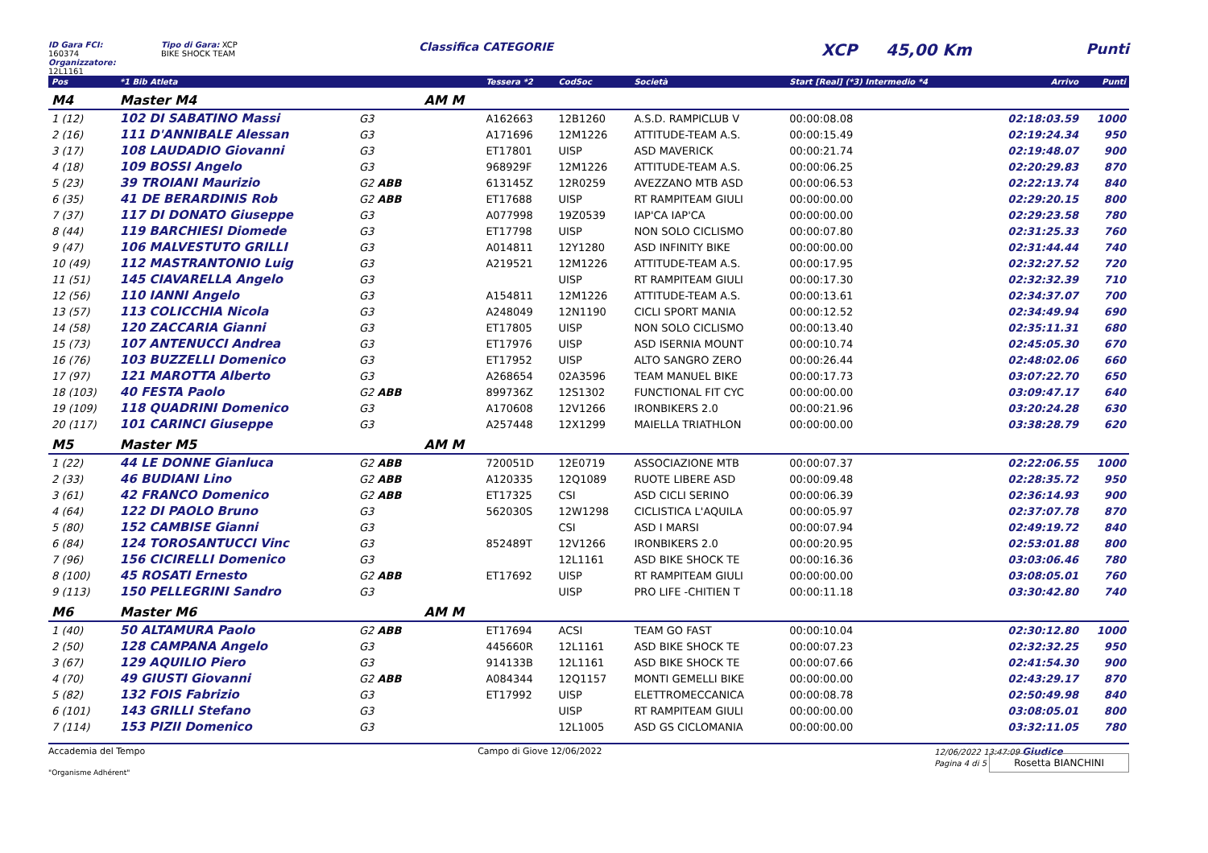ID Gara FCI: 160374
Organizzatore: 12L1161
Tipo di Gara: XCP
BIKE SHOCK TEAM
Classifica CATEGORIE
XCP 45,00 Km Punti
| Pos | *1 Bib Atleta | | | Tessera *2 | CodSoc | Società | Start [Real] (*3) Intermedio *4 | Arrivo | Punti |
| --- | --- | --- | --- | --- | --- | --- | --- | --- | --- |
| M4 | Master M4 | | AM M | | | | | | |
| 1 (12) | 102 DI SABATINO Massi | G3 | | A162663 | 12B1260 | A.S.D. RAMPICLUB V | 00:00:08.08 | 02:18:03.59 | 1000 |
| 2 (16) | 111 D'ANNIBALE Alessan | G3 | | A171696 | 12M1226 | ATTITUDE-TEAM A.S. | 00:00:15.49 | 02:19:24.34 | 950 |
| 3 (17) | 108 LAUDADIO Giovanni | G3 | | ET17801 | UISP | ASD MAVERICK | 00:00:21.74 | 02:19:48.07 | 900 |
| 4 (18) | 109 BOSSI Angelo | G3 | | 968929F | 12M1226 | ATTITUDE-TEAM A.S. | 00:00:06.25 | 02:20:29.83 | 870 |
| 5 (23) | 39 TROIANI Maurizio | G2 ABB | | 613145Z | 12R0259 | AVEZZANO MTB ASD | 00:00:06.53 | 02:22:13.74 | 840 |
| 6 (35) | 41 DE BERARDINIS Rob | G2 ABB | | ET17688 | UISP | RT RAMPITEAM GIULI | 00:00:00.00 | 02:29:20.15 | 800 |
| 7 (37) | 117 DI DONATO Giuseppe | G3 | | A077998 | 19Z0539 | IAP'CA IAP'CA | 00:00:00.00 | 02:29:23.58 | 780 |
| 8 (44) | 119 BARCHIESI Diomede | G3 | | ET17798 | UISP | NON SOLO CICLISMO | 00:00:07.80 | 02:31:25.33 | 760 |
| 9 (47) | 106 MALVESTUTO GRILLI | G3 | | A014811 | 12Y1280 | ASD INFINITY BIKE | 00:00:00.00 | 02:31:44.44 | 740 |
| 10 (49) | 112 MASTRANTONIO Luig | G3 | | A219521 | 12M1226 | ATTITUDE-TEAM A.S. | 00:00:17.95 | 02:32:27.52 | 720 |
| 11 (51) | 145 CIAVARELLA Angelo | G3 | | | UISP | RT RAMPITEAM GIULI | 00:00:17.30 | 02:32:32.39 | 710 |
| 12 (56) | 110 IANNI Angelo | G3 | | A154811 | 12M1226 | ATTITUDE-TEAM A.S. | 00:00:13.61 | 02:34:37.07 | 700 |
| 13 (57) | 113 COLICCHIA Nicola | G3 | | A248049 | 12N1190 | CICLI SPORT MANIA | 00:00:12.52 | 02:34:49.94 | 690 |
| 14 (58) | 120 ZACCARIA Gianni | G3 | | ET17805 | UISP | NON SOLO CICLISMO | 00:00:13.40 | 02:35:11.31 | 680 |
| 15 (73) | 107 ANTENUCCI Andrea | G3 | | ET17976 | UISP | ASD ISERNIA MOUNT | 00:00:10.74 | 02:45:05.30 | 670 |
| 16 (76) | 103 BUZZELLI Domenico | G3 | | ET17952 | UISP | ALTO SANGRO ZERO | 00:00:26.44 | 02:48:02.06 | 660 |
| 17 (97) | 121 MAROTTA Alberto | G3 | | A268654 | 02A3596 | TEAM MANUEL BIKE | 00:00:17.73 | 03:07:22.70 | 650 |
| 18 (103) | 40 FESTA Paolo | G2 ABB | | 899736Z | 12S1302 | FUNCTIONAL FIT CYC | 00:00:00.00 | 03:09:47.17 | 640 |
| 19 (109) | 118 QUADRINI Domenico | G3 | | A170608 | 12V1266 | IRONBIKERS 2.0 | 00:00:21.96 | 03:20:24.28 | 630 |
| 20 (117) | 101 CARINCI Giuseppe | G3 | | A257448 | 12X1299 | MAIELLA TRIATHLON | 00:00:00.00 | 03:38:28.79 | 620 |
| M5 | Master M5 | | AM M | | | | | | |
| 1 (22) | 44 LE DONNE Gianluca | G2 ABB | | 720051D | 12E0719 | ASSOCIAZIONE MTB | 00:00:07.37 | 02:22:06.55 | 1000 |
| 2 (33) | 46 BUDIANI Lino | G2 ABB | | A120335 | 12Q1089 | RUOTE LIBERE ASD | 00:00:09.48 | 02:28:35.72 | 950 |
| 3 (61) | 42 FRANCO Domenico | G2 ABB | | ET17325 | CSI | ASD CICLI SERINO | 00:00:06.39 | 02:36:14.93 | 900 |
| 4 (64) | 122 DI PAOLO Bruno | G3 | | 562030S | 12W1298 | CICLISTICA L'AQUILA | 00:00:05.97 | 02:37:07.78 | 870 |
| 5 (80) | 152 CAMBISE Gianni | G3 | | | CSI | ASD I MARSI | 00:00:07.94 | 02:49:19.72 | 840 |
| 6 (84) | 124 TOROSANTUCCI Vinc | G3 | | 852489T | 12V1266 | IRONBIKERS 2.0 | 00:00:20.95 | 02:53:01.88 | 800 |
| 7 (96) | 156 CICIRELLI Domenico | G3 | | | 12L1161 | ASD BIKE SHOCK TE | 00:00:16.36 | 03:03:06.46 | 780 |
| 8 (100) | 45 ROSATI Ernesto | G2 ABB | | ET17692 | UISP | RT RAMPITEAM GIULI | 00:00:00.00 | 03:08:05.01 | 760 |
| 9 (113) | 150 PELLEGRINI Sandro | G3 | | | UISP | PRO LIFE -CHITIEN T | 00:00:11.18 | 03:30:42.80 | 740 |
| M6 | Master M6 | | AM M | | | | | | |
| 1 (40) | 50 ALTAMURA Paolo | G2 ABB | | ET17694 | ACSI | TEAM GO FAST | 00:00:10.04 | 02:30:12.80 | 1000 |
| 2 (50) | 128 CAMPANA Angelo | G3 | | 445660R | 12L1161 | ASD BIKE SHOCK TE | 00:00:07.23 | 02:32:32.25 | 950 |
| 3 (67) | 129 AQUILIO Piero | G3 | | 914133B | 12L1161 | ASD BIKE SHOCK TE | 00:00:07.66 | 02:41:54.30 | 900 |
| 4 (70) | 49 GIUSTI Giovanni | G2 ABB | | A084344 | 12Q1157 | MONTI GEMELLI BIKE | 00:00:00.00 | 02:43:29.17 | 870 |
| 5 (82) | 132 FOIS Fabrizio | G3 | | ET17992 | UISP | ELETTROMECCANICA | 00:00:08.78 | 02:50:49.98 | 840 |
| 6 (101) | 143 GRILLI Stefano | G3 | | | UISP | RT RAMPITEAM GIULI | 00:00:00.00 | 03:08:05.01 | 800 |
| 7 (114) | 153 PIZII Domenico | G3 | | | 12L1005 | ASD GS CICLOMANIA | 00:00:00.00 | 03:32:11.05 | 780 |
Accademia del Tempo
"Organisme Adhérent"
Campo di Giove 12/06/2022 12/06/2022 13:47:09 Giudice
Pagina 4 di 5 Rosetta BIANCHINI